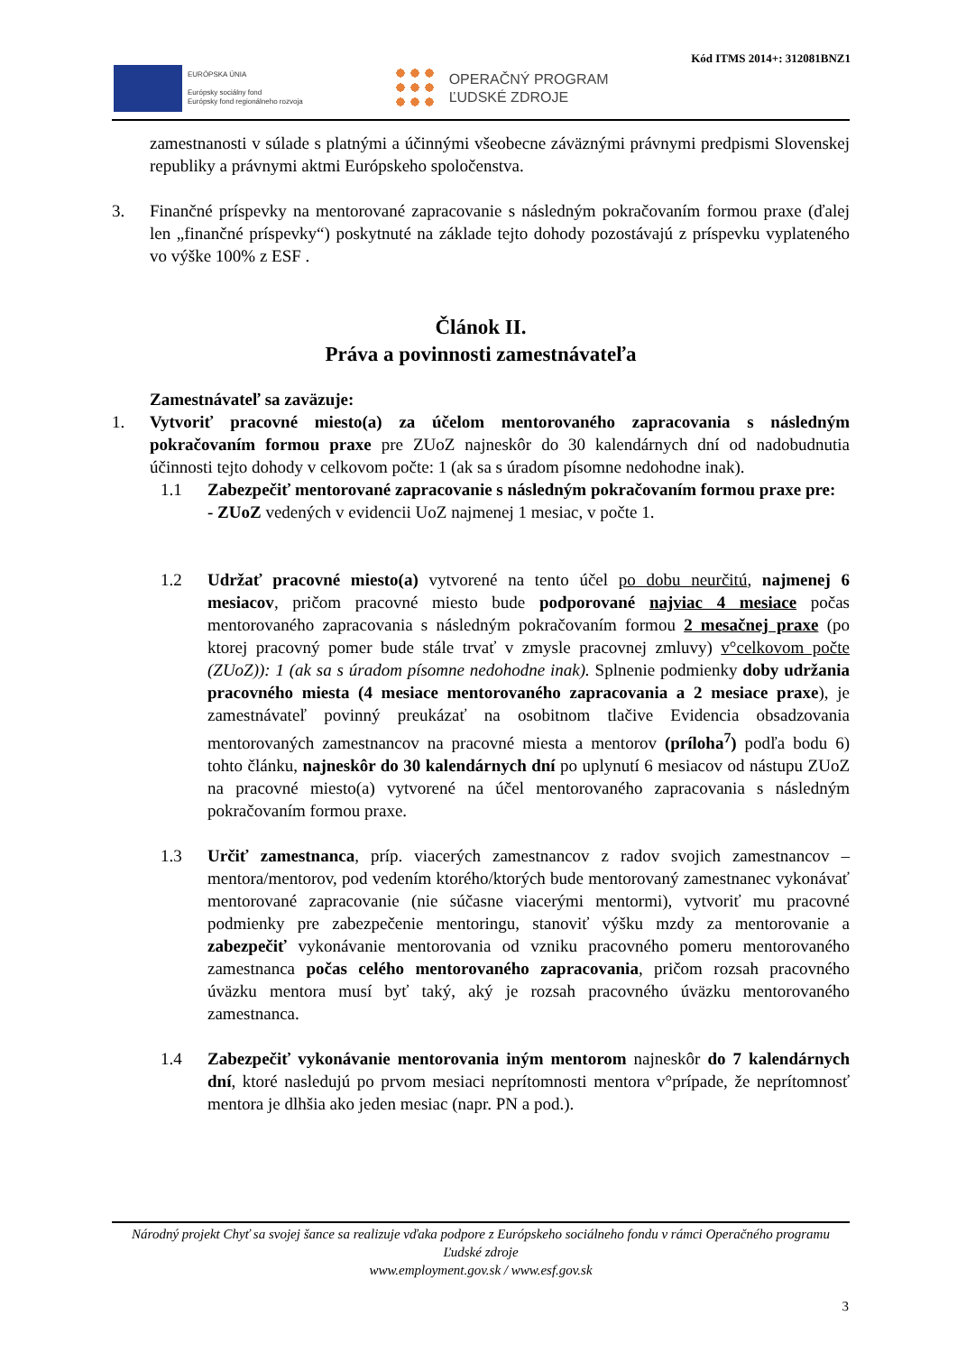Kód ITMS 2014+: 312081BNZ1
EURÓPSKA ÚNIA
Európsky sociálny fond
Európsky fond regionálneho rozvoja
OPERAČNÝ PROGRAM
ĽUDSKÉ ZDROJE
zamestnanosti v súlade s platnými a účinnými všeobecne záväznými právnymi predpismi Slovenskej republiky a právnymi aktmi Európskeho spoločenstva.
3. Finančné príspevky na mentorované zapracovanie s následným pokračovaním formou praxe (ďalej len „finančné príspevky“) poskytnuté na základe tejto dohody pozostávajú z príspevku vyplateného vo výške 100% z ESF .
Článok II.
Práva a povinnosti zamestnávateľa
Zamestnávateľ sa zaväzuje:
1. Vytvoriť pracovné miesto(a) za účelom mentorovaného zapracovania s následným pokračovaním formou praxe pre ZUoZ najneskôr do 30 kalendárnych dní od nadobudnutia účinnosti tejto dohody v celkovom počte: 1 (ak sa s úradom písomne nedohodne inak).
1.1 Zabezpečiť mentorované zapracovanie s následným pokračovaním formou praxe pre:
- ZUoZ vedených v evidencii UoZ najmenej 1 mesiac, v počte 1.
1.2 Udržať pracovné miesto(a) vytvorené na tento účel po dobu neurčitú, najmenej 6 mesiacov, pričom pracovné miesto bude podporované najviac 4 mesiace počas mentorovaného zapracovania s následným pokračovaním formou 2 mesačnej praxe (po ktorej pracovný pomer bude stále trvať v zmysle pracovnej zmluvy) v°celkovom počte (ZUoZ)): 1 (ak sa s úradom písomne nedohodne inak). Splnenie podmienky doby udržania pracovného miesta (4 mesiace mentorovaného zapracovania a 2 mesiace praxe), je zamestnávateľ povinný preukázať na osobitnom tlačive Evidencia obsadzovania mentorovaných zamestnancov na pracovné miesta a mentorov (príloha<sup>7</sup>) podľa bodu 6) tohto článku, najneskôr do 30 kalendárnych dní po uplynutí 6 mesiacov od nástupu ZUoZ na pracovné miesto(a) vytvorené na účel mentorovaného zapracovania s následným pokračovaním formou praxe.
1.3 Určiť zamestnanca, príp. viacerých zamestnancov z radov svojich zamestnancov – mentora/mentorov, pod vedením ktorého/ktorých bude mentorovaný zamestnanec vykonávať mentorované zapracovanie (nie súčasne viacerými mentormi), vytvoriť mu pracovné podmienky pre zabezpečenie mentoringu, stanoviť výšku mzdy za mentorovanie a zabezpečiť vykonávanie mentorovania od vzniku pracovného pomeru mentorovaného zamestnanca počas celého mentorovaného zapracovania, pričom rozsah pracovného úväzku mentora musí byť taký, aký je rozsah pracovného úväzku mentorovaného zamestnanca.
1.4 Zabezpečiť vykonávanie mentorovania iným mentorom najneskôr do 7 kalendárnych dní, ktoré nasledujú po prvom mesiaci neprítomnosti mentora v°prípade, že neprítomnosť mentora je dlhšia ako jeden mesiac (napr. PN a pod.).
Národný projekt Chyť sa svojej šance sa realizuje vďaka podpore z Európskeho sociálneho fondu v rámci Operačného programu Ľudské zdroje
www.employment.gov.sk / www.esf.gov.sk
3